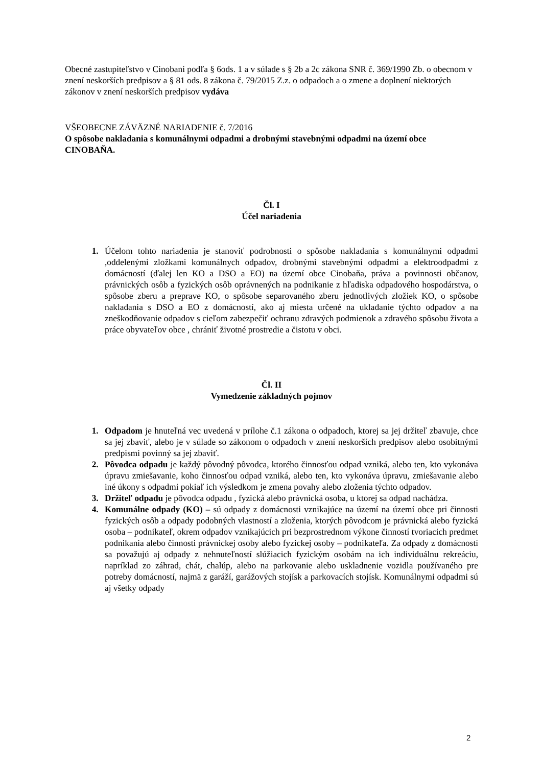Obecné zastupiteľstvo v Cinobani podľa § 6ods. 1 a v súlade s § 2b a 2c zákona SNR č. 369/1990 Zb. o obecnom v znení neskorších predpisov a § 81 ods. 8 zákona č. 79/2015 Z.z. o odpadoch a o zmene a doplnení niektorých zákonov v znení neskorších predpisov vydáva
VŠEOBECNE ZÁVÄZNÉ NARIADENIE č. 7/2016
O spôsobe nakladania s komunálnymi odpadmi a drobnými stavebnými odpadmi na území obce CINOBAŇA.
Čl. I
Účel nariadenia
Účelom tohto nariadenia je stanoviť podrobnosti o spôsobe nakladania s komunálnymi odpadmi ,oddelenými zložkami komunálnych odpadov, drobnými stavebnými odpadmi a elektroodpadmi z domácností (ďalej len KO a DSO a EO) na území obce Cinobaňa, práva a povinnosti občanov, právnických osôb a fyzických osôb oprávnených na podnikanie z hľadiska odpadového hospodárstva, o spôsobe zberu a preprave KO, o spôsobe separovaného zberu jednotlivých zložiek KO, o spôsobe nakladania s DSO a EO z domácností, ako aj miesta určené na ukladanie týchto odpadov a na zneškodňovanie odpadov s cieľom zabezpečiť ochranu zdravých podmienok a zdravého spôsobu života a práce obyvateľov obce , chrániť životné prostredie a čistotu v obci.
Čl. II
Vymedzenie základných pojmov
Odpadom je hnuteľná vec uvedená v prílohe č.1 zákona o odpadoch, ktorej sa jej držiteľ zbavuje, chce sa jej zbaviť, alebo je v súlade so zákonom o odpadoch v znení neskorších predpisov alebo osobitnými predpismi povinný sa jej zbaviť.
Pôvodca odpadu je každý pôvodný pôvodca, ktorého činnosťou odpad vzniká, alebo ten, kto vykonáva úpravu zmiešavanie, koho činnosťou odpad vzniká, alebo ten, kto vykonáva úpravu, zmiešavanie alebo iné úkony s odpadmi pokiaľ ich výsledkom je zmena povahy alebo zloženia týchto odpadov.
Držiteľ odpadu je pôvodca odpadu , fyzická alebo právnická osoba, u ktorej sa odpad nachádza.
Komunálne odpady (KO) – sú odpady z domácnosti vznikajúce na území na území obce pri činnosti fyzických osôb a odpady podobných vlastností a zloženia, ktorých pôvodcom je právnická alebo fyzická osoba – podnikateľ, okrem odpadov vznikajúcich pri bezprostrednom výkone činností tvoriacich predmet podnikania alebo činnosti právnickej osoby alebo fyzickej osoby – podnikateľa. Za odpady z domácností sa považujú aj odpady z nehnuteľností slúžiacich fyzickým osobám na ich individuálnu rekreáciu, napríklad zo záhrad, chát, chalúp, alebo na parkovanie alebo uskladnenie vozidla používaného pre potreby domácností, najmä z garáží, garážových stojísk a parkovacích stojísk. Komunálnymi odpadmi sú aj všetky odpady
2